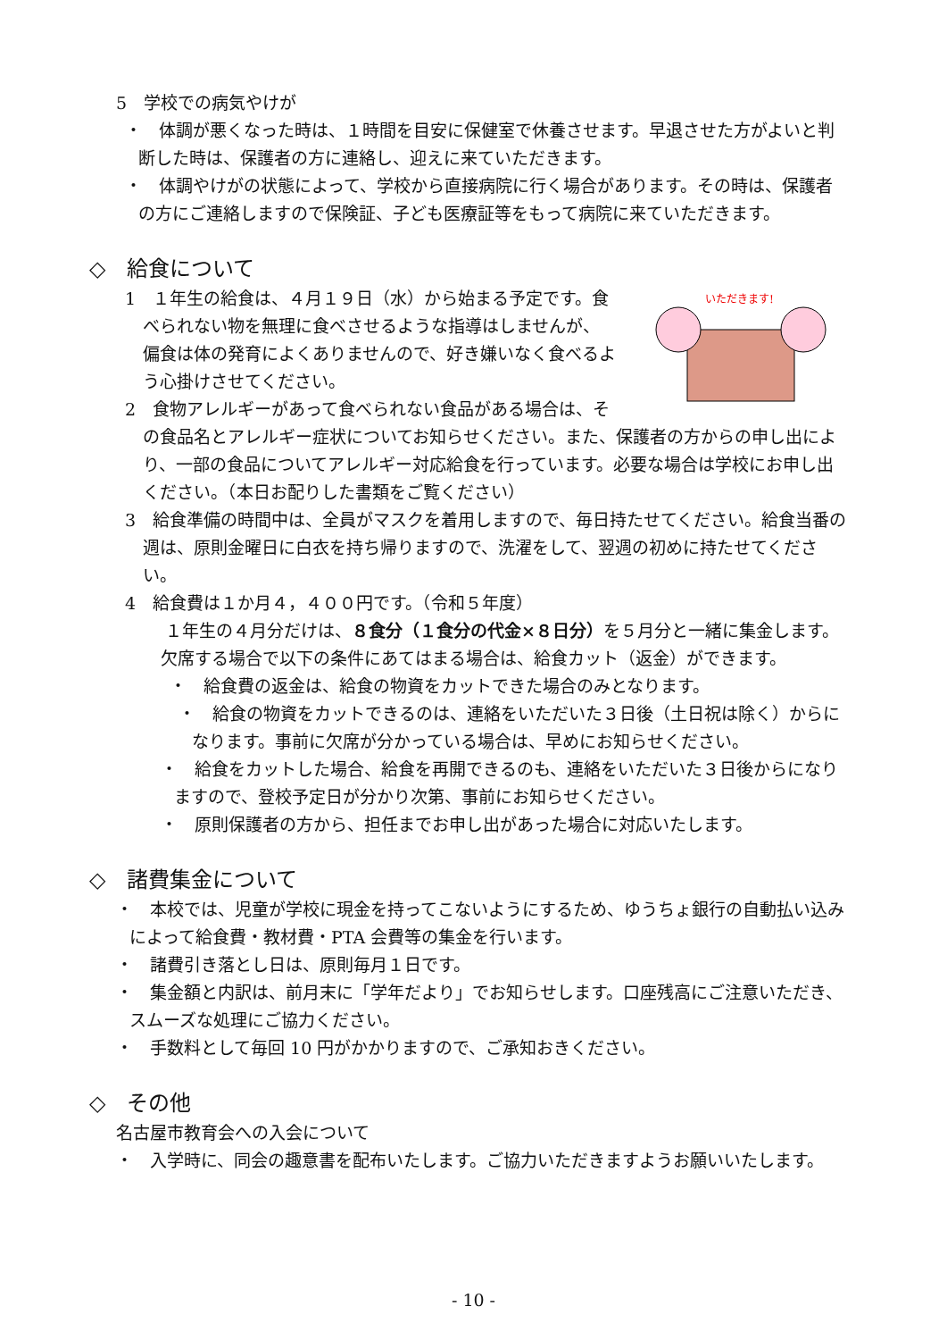5　学校での病気やけが
・　体調が悪くなった時は、１時間を目安に保健室で休養させます。早退させた方がよいと判断した時は、保護者の方に連絡し、迎えに来ていただきます。
・　体調やけがの状態によって、学校から直接病院に行く場合があります。その時は、保護者の方にご連絡しますので保険証、子ども医療証等をもって病院に来ていただきます。
◇　給食について
いただきます!
1　１年生の給食は、４月１９日（水）から始まる予定です。食べられない物を無理に食べさせるような指導はしませんが、偏食は体の発育によくありませんので、好き嫌いなく食べるよう心掛けさせてください。
2　食物アレルギーがあって食べられない食品がある場合は、その食品名とアレルギー症状についてお知らせください。また、保護者の方からの申し出により、一部の食品についてアレルギー対応給食を行っています。必要な場合は学校にお申し出ください。（本日お配りした書類をご覧ください）
3　給食準備の時間中は、全員がマスクを着用しますので、毎日持たせてください。給食当番の週は、原則金曜日に白衣を持ち帰りますので、洗濯をして、翌週の初めに持たせてください。
4　給食費は１か月４，４００円です。（令和５年度）
１年生の４月分だけは、８食分（１食分の代金×８日分）を５月分と一緒に集金します。
欠席する場合で以下の条件にあてはまる場合は、給食カット（返金）ができます。
・　給食費の返金は、給食の物資をカットできた場合のみとなります。
・　給食の物資をカットできるのは、連絡をいただいた３日後（土日祝は除く）からになります。事前に欠席が分かっている場合は、早めにお知らせください。
・　給食をカットした場合、給食を再開できるのも、連絡をいただいた３日後からになりますので、登校予定日が分かり次第、事前にお知らせください。
・　原則保護者の方から、担任までお申し出があった場合に対応いたします。
◇　諸費集金について
・　本校では、児童が学校に現金を持ってこないようにするため、ゆうちょ銀行の自動払い込みによって給食費・教材費・PTA 会費等の集金を行います。
・　諸費引き落とし日は、原則毎月１日です。
・　集金額と内訳は、前月末に「学年だより」でお知らせします。口座残高にご注意いただき、スムーズな処理にご協力ください。
・　手数料として毎回 10 円がかかりますので、ご承知おきください。
◇　その他
名古屋市教育会への入会について
・　入学時に、同会の趣意書を配布いたします。ご協力いただきますようお願いいたします。
- 10 -